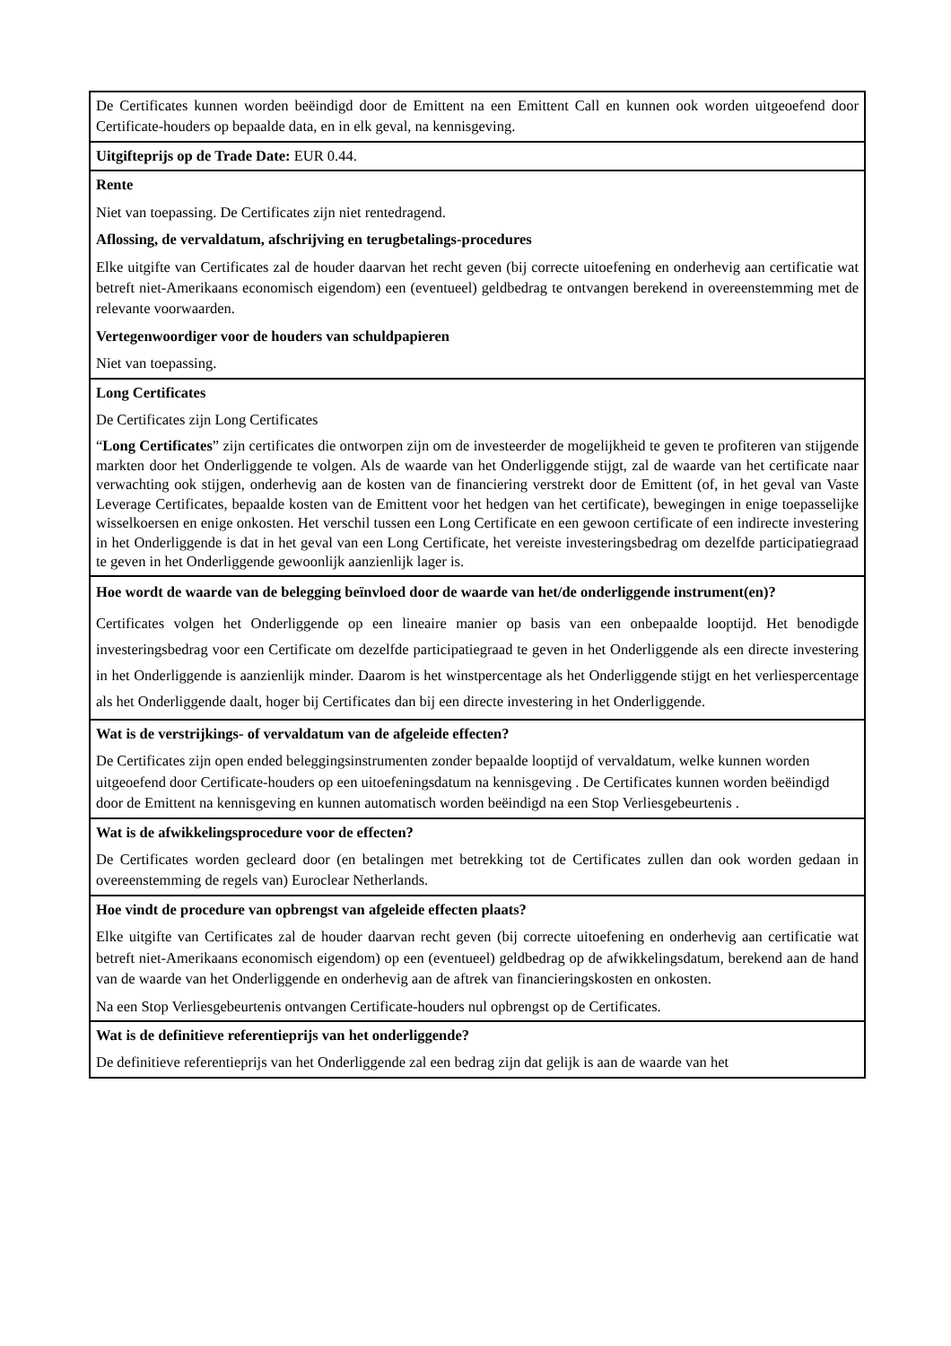| De Certificates kunnen worden beëindigd door de Emittent na een Emittent Call en kunnen ook worden uitgeoefend door Certificate-houders op bepaalde data, en in elk geval, na kennisgeving. |
| Uitgifteprijs op de Trade Date: EUR 0.44. |
| Rente Niet van toepassing. De Certificates zijn niet rentedragend. Aflossing, de vervaldatum, afschrijving en terugbetalings-procedures Elke uitgifte van Certificates zal de houder daarvan het recht geven (bij correcte uitoefening en onderhevig aan certificatie wat betreft niet-Amerikaans economisch eigendom) een (eventueel) geldbedrag te ontvangen berekend in overeenstemming met de relevante voorwaarden. Vertegenwoordiger voor de houders van schuldpapieren Niet van toepassing. |
| Long Certificates De Certificates zijn Long Certificates “ Long Certificates ” zijn certificates die ontworpen zijn om de investeerder de mogelijkheid te geven te profiteren van stijgende markten door het Onderliggende te volgen. Als de waarde van het Onderliggende stijgt, zal de waarde van het certificate naar verwachting ook stijgen, onderhevig aan de kosten van de financiering verstrekt door de Emittent (of, in het geval van Vaste Leverage Certificates, bepaalde kosten van de Emittent voor het hedgen van het certificate), bewegingen in enige toepasselijke wisselkoersen en enige onkosten. Het verschil tussen een Long Certificate en een gewoon certificate of een indirecte investering in het Onderliggende is dat in het geval van een Long Certificate, het vereiste investeringsbedrag om dezelfde participatiegraad te geven in het Onderliggende gewoonlijk aanzienlijk lager is. |
| Hoe wordt de waarde van de belegging beïnvloed door de waarde van het/de onderliggende instrument(en)? Certificates volgen het Onderliggende op een lineaire manier op basis van een onbepaalde looptijd. Het benodigde investeringsbedrag voor een Certificate om dezelfde participatiegraad te geven in het Onderliggende als een directe investering in het Onderliggende is aanzienlijk minder. Daarom is het winstpercentage als het Onderliggende stijgt en het verliespercentage als het Onderliggende daalt, hoger bij Certificates dan bij een directe investering in het Onderliggende. |
| Wat is de verstrijkings- of vervaldatum van de afgeleide effecten? De Certificates zijn open ended beleggingsinstrumenten zonder bepaalde looptijd of vervaldatum, welke kunnen worden uitgeoefend door Certificate-houders op een uitoefeningsdatum na kennisgeving . De Certificates kunnen worden beëindigd door de Emittent na kennisgeving en kunnen automatisch worden beëindigd na een Stop Verliesgebeurtenis . |
| Wat is de afwikkelingsprocedure voor de effecten? De Certificates worden gecleard door (en betalingen met betrekking tot de Certificates zullen dan ook worden gedaan in overeenstemming de regels van) Euroclear Netherlands. |
| Hoe vindt de procedure van opbrengst van afgeleide effecten plaats? Elke uitgifte van Certificates zal de houder daarvan recht geven (bij correcte uitoefening en onderhevig aan certificatie wat betreft niet-Amerikaans economisch eigendom) op een (eventueel) geldbedrag op de afwikkelingsdatum, berekend aan de hand van de waarde van het Onderliggende en onderhevig aan de aftrek van financieringskosten en onkosten. Na een Stop Verliesgebeurtenis ontvangen Certificate-houders nul opbrengst op de Certificates. |
| Wat is de definitieve referentieprijs van het onderliggende? De definitieve referentieprijs van het Onderliggende zal een bedrag zijn dat gelijk is aan de waarde van het |